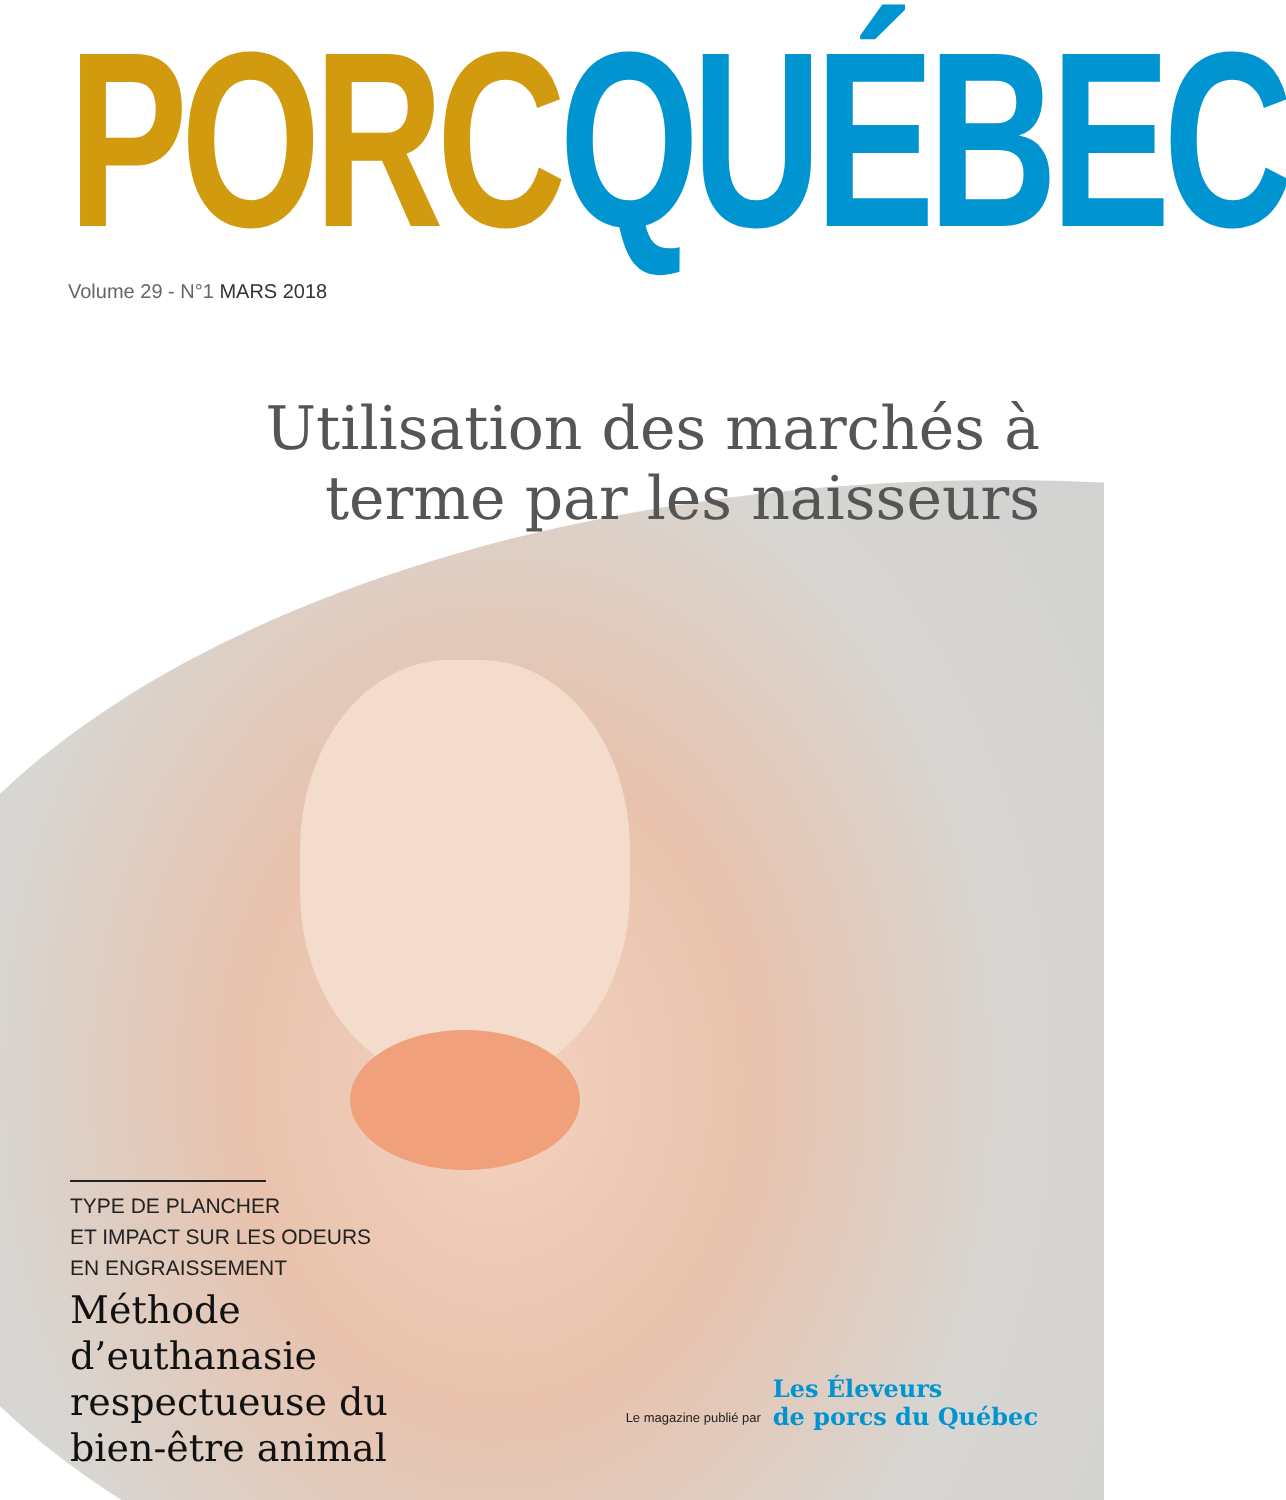PORC QUÉBEC
Volume 29 - N°1 MARS 2018
Utilisation des marchés à
terme par les naisseurs
TYPE DE PLANCHER
ET IMPACT SUR LES ODEURS
EN ENGRAISSEMENT
Méthode d’euthanasie respectueuse du bien-être animal
Le magazine publié par
Les Éleveurs
de porcs du Québec